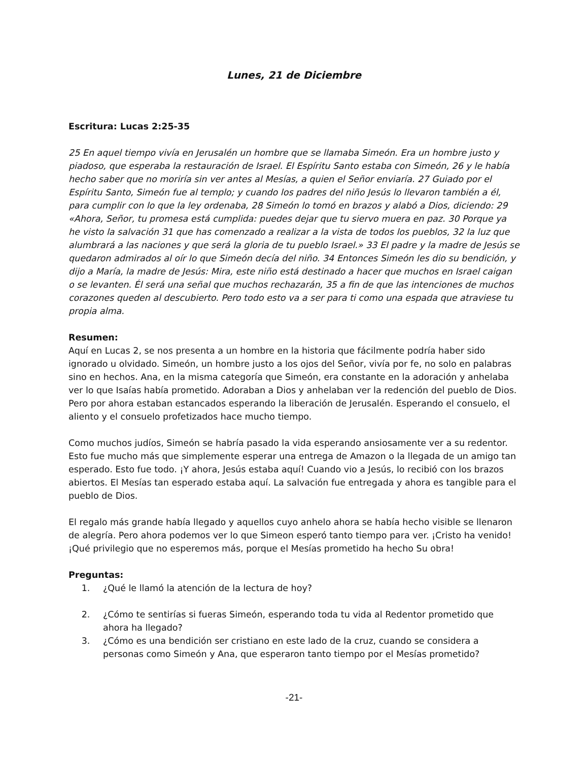Lunes, 21 de Diciembre
Escritura: Lucas 2:25-35
25 En aquel tiempo vivía en Jerusalén un hombre que se llamaba Simeón. Era un hombre justo y piadoso, que esperaba la restauración de Israel. El Espíritu Santo estaba con Simeón, 26 y le había hecho saber que no moriría sin ver antes al Mesías, a quien el Señor enviaría. 27 Guiado por el Espíritu Santo, Simeón fue al templo; y cuando los padres del niño Jesús lo llevaron también a él, para cumplir con lo que la ley ordenaba, 28 Simeón lo tomó en brazos y alabó a Dios, diciendo: 29 «Ahora, Señor, tu promesa está cumplida: puedes dejar que tu siervo muera en paz. 30 Porque ya he visto la salvación 31 que has comenzado a realizar a la vista de todos los pueblos, 32 la luz que alumbrará a las naciones y que será la gloria de tu pueblo Israel.» 33 El padre y la madre de Jesús se quedaron admirados al oír lo que Simeón decía del niño. 34 Entonces Simeón les dio su bendición, y dijo a María, la madre de Jesús: Mira, este niño está destinado a hacer que muchos en Israel caigan o se levanten. Él será una señal que muchos rechazarán, 35 a fin de que las intenciones de muchos corazones queden al descubierto. Pero todo esto va a ser para ti como una espada que atraviese tu propia alma.
Resumen:
Aquí en Lucas 2, se nos presenta a un hombre en la historia que fácilmente podría haber sido ignorado u olvidado. Simeón, un hombre justo a los ojos del Señor, vivía por fe, no solo en palabras sino en hechos. Ana, en la misma categoría que Simeón, era constante en la adoración y anhelaba ver lo que Isaías había prometido. Adoraban a Dios y anhelaban ver la redención del pueblo de Dios. Pero por ahora estaban estancados esperando la liberación de Jerusalén. Esperando el consuelo, el aliento y el consuelo profetizados hace mucho tiempo.
Como muchos judíos, Simeón se habría pasado la vida esperando ansiosamente ver a su redentor. Esto fue mucho más que simplemente esperar una entrega de Amazon o la llegada de un amigo tan esperado. Esto fue todo. ¡Y ahora, Jesús estaba aquí! Cuando vio a Jesús, lo recibió con los brazos abiertos. El Mesías tan esperado estaba aquí. La salvación fue entregada y ahora es tangible para el pueblo de Dios.
El regalo más grande había llegado y aquellos cuyo anhelo ahora se había hecho visible se llenaron de alegría. Pero ahora podemos ver lo que Simeon esperó tanto tiempo para ver. ¡Cristo ha venido! ¡Qué privilegio que no esperemos más, porque el Mesías prometido ha hecho Su obra!
Preguntas:
1. ¿Qué le llamó la atención de la lectura de hoy?
2. ¿Cómo te sentirías si fueras Simeón, esperando toda tu vida al Redentor prometido que ahora ha llegado?
3. ¿Cómo es una bendición ser cristiano en este lado de la cruz, cuando se considera a personas como Simeón y Ana, que esperaron tanto tiempo por el Mesías prometido?
-21-